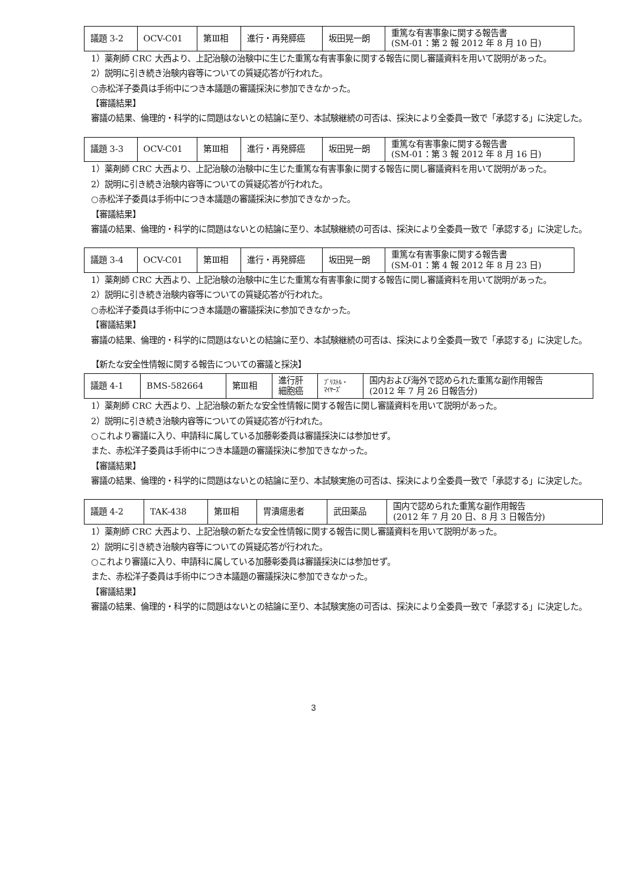| 議題 3-2 | OCV-C01 | 第Ⅲ相 | 進行・再発膵癌 | 坂田晃一朗 | 重篤な有害事象に関する報告書 (SM-01：第 2 報 2012 年 8 月 10 日) |
1）薬剤師 CRC 大西より、上記治験の治験中に生じた重篤な有害事象に関する報告に関し審議資料を用いて説明があった。
2）説明に引き続き治験内容等についての質疑応答が行われた。
○赤松洋子委員は手術中につき本議題の審議採決に参加できなかった。
【審議結果】
審議の結果、倫理的・科学的に問題はないとの結論に至り、本試験継続の可否は、採決により全委員一致で「承認する」に決定した。
| 議題 3-3 | OCV-C01 | 第Ⅲ相 | 進行・再発膵癌 | 坂田晃一朗 | 重篤な有害事象に関する報告書 (SM-01：第 3 報 2012 年 8 月 16 日) |
1）薬剤師 CRC 大西より、上記治験の治験中に生じた重篤な有害事象に関する報告に関し審議資料を用いて説明があった。
2）説明に引き続き治験内容等についての質疑応答が行われた。
○赤松洋子委員は手術中につき本議題の審議採決に参加できなかった。
【審議結果】
審議の結果、倫理的・科学的に問題はないとの結論に至り、本試験継続の可否は、採決により全委員一致で「承認する」に決定した。
| 議題 3-4 | OCV-C01 | 第Ⅲ相 | 進行・再発膵癌 | 坂田晃一朗 | 重篤な有害事象に関する報告書 (SM-01：第 4 報 2012 年 8 月 23 日) |
1）薬剤師 CRC 大西より、上記治験の治験中に生じた重篤な有害事象に関する報告に関し審議資料を用いて説明があった。
2）説明に引き続き治験内容等についての質疑応答が行われた。
○赤松洋子委員は手術中につき本議題の審議採決に参加できなかった。
【審議結果】
審議の結果、倫理的・科学的に問題はないとの結論に至り、本試験継続の可否は、採決により全委員一致で「承認する」に決定した。
【新たな安全性情報に関する報告についての審議と採決】
| 議題 4-1 | BMS-582664 | 第Ⅲ相 | 進行肝 細胞癌 | ﾌﾞﾘｽﾄﾙ・ ﾏｲﾔｰｽﾞ | 国内および海外で認められた重篤な副作用報告 (2012 年 7 月 26 日報告分) |
1）薬剤師 CRC 大西より、上記治験の新たな安全性情報に関する報告に関し審議資料を用いて説明があった。
2）説明に引き続き治験内容等についての質疑応答が行われた。
○これより審議に入り、申請科に属している加藤彰委員は審議採決には参加せず。
また、赤松洋子委員は手術中につき本議題の審議採決に参加できなかった。
【審議結果】
審議の結果、倫理的・科学的に問題はないとの結論に至り、本試験実施の可否は、採決により全委員一致で「承認する」に決定した。
| 議題 4-2 | TAK-438 | 第Ⅲ相 | 胃潰瘍患者 | 武田薬品 | 国内で認められた重篤な副作用報告 (2012 年 7 月 20 日、8 月 3 日報告分) |
1）薬剤師 CRC 大西より、上記治験の新たな安全性情報に関する報告に関し審議資料を用いて説明があった。
2）説明に引き続き治験内容等についての質疑応答が行われた。
○これより審議に入り、申請科に属している加藤彰委員は審議採決には参加せず。
また、赤松洋子委員は手術中につき本議題の審議採決に参加できなかった。
【審議結果】
審議の結果、倫理的・科学的に問題はないとの結論に至り、本試験実施の可否は、採決により全委員一致で「承認する」に決定した。
3